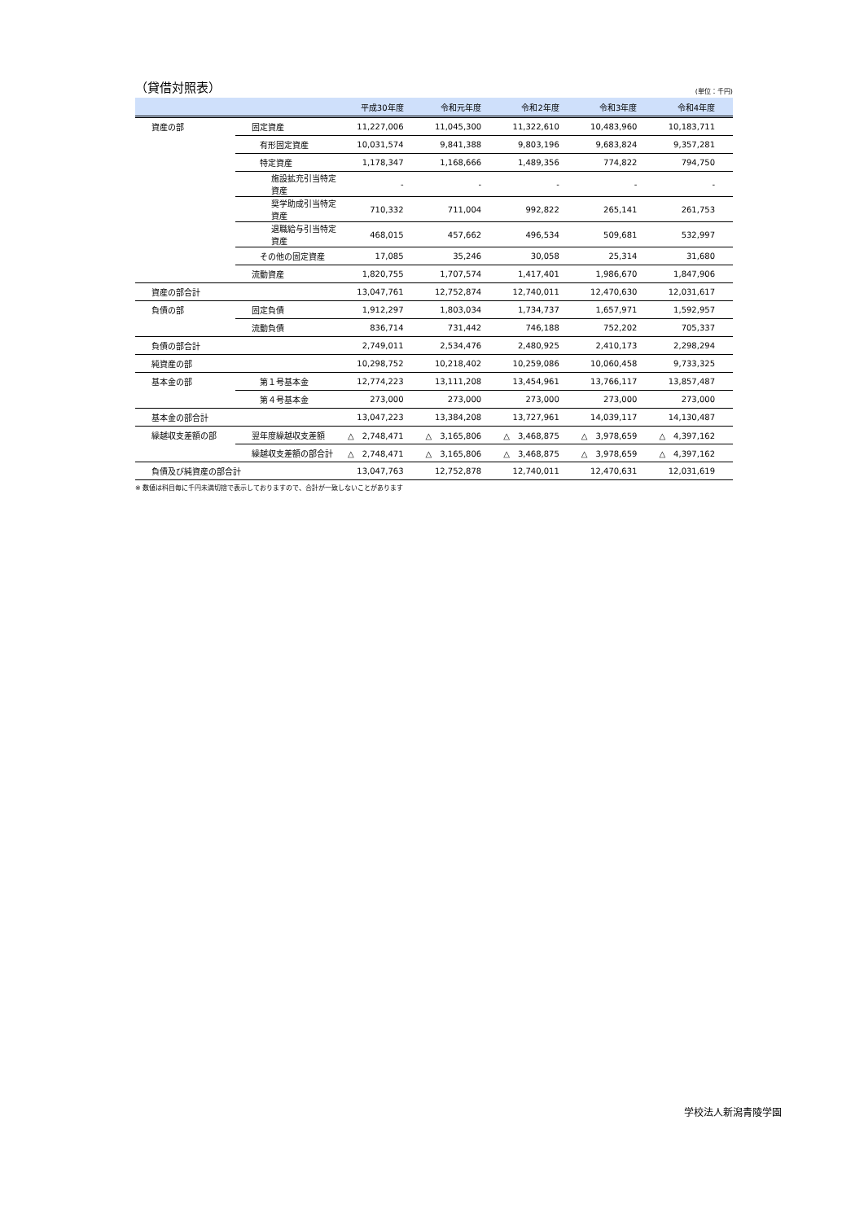（貸借対照表）
(単位：千円)
| | | 平成30年度 | 令和元年度 | 令和2年度 | 令和3年度 | 令和4年度 |
| --- | --- | --- | --- | --- | --- | --- |
| 資産の部 | 固定資産 | 11,227,006 | 11,045,300 | 11,322,610 | 10,483,960 | 10,183,711 |
| | 有形固定資産 | 10,031,574 | 9,841,388 | 9,803,196 | 9,683,824 | 9,357,281 |
| | 特定資産 | 1,178,347 | 1,168,666 | 1,489,356 | 774,822 | 794,750 |
| | 施設拡充引当特定資産 | - | - | - | - | - |
| | 奨学助成引当特定資産 | 710,332 | 711,004 | 992,822 | 265,141 | 261,753 |
| | 退職給与引当特定資産 | 468,015 | 457,662 | 496,534 | 509,681 | 532,997 |
| | その他の固定資産 | 17,085 | 35,246 | 30,058 | 25,314 | 31,680 |
| | 流動資産 | 1,820,755 | 1,707,574 | 1,417,401 | 1,986,670 | 1,847,906 |
| 資産の部合計 | | 13,047,761 | 12,752,874 | 12,740,011 | 12,470,630 | 12,031,617 |
| 負債の部 | 固定負債 | 1,912,297 | 1,803,034 | 1,734,737 | 1,657,971 | 1,592,957 |
| | 流動負債 | 836,714 | 731,442 | 746,188 | 752,202 | 705,337 |
| 負債の部合計 | | 2,749,011 | 2,534,476 | 2,480,925 | 2,410,173 | 2,298,294 |
| 純資産の部 | | 10,298,752 | 10,218,402 | 10,259,086 | 10,060,458 | 9,733,325 |
| 基本金の部 | 第１号基本金 | 12,774,223 | 13,111,208 | 13,454,961 | 13,766,117 | 13,857,487 |
| | 第４号基本金 | 273,000 | 273,000 | 273,000 | 273,000 | 273,000 |
| 基本金の部合計 | | 13,047,223 | 13,384,208 | 13,727,961 | 14,039,117 | 14,130,487 |
| 繰越収支差額の部 | 翌年度繰越収支差額 | △ 2,748,471 | △ 3,165,806 | △ 3,468,875 | △ 3,978,659 | △ 4,397,162 |
| | 繰越収支差額の部合計 | △ 2,748,471 | △ 3,165,806 | △ 3,468,875 | △ 3,978,659 | △ 4,397,162 |
| 負債及び純資産の部合計 | | 13,047,763 | 12,752,878 | 12,740,011 | 12,470,631 | 12,031,619 |
※ 数値は科目毎に千円未満切捨で表示しておりますので、合計が一致しないことがあります
学校法人新潟青陵学園